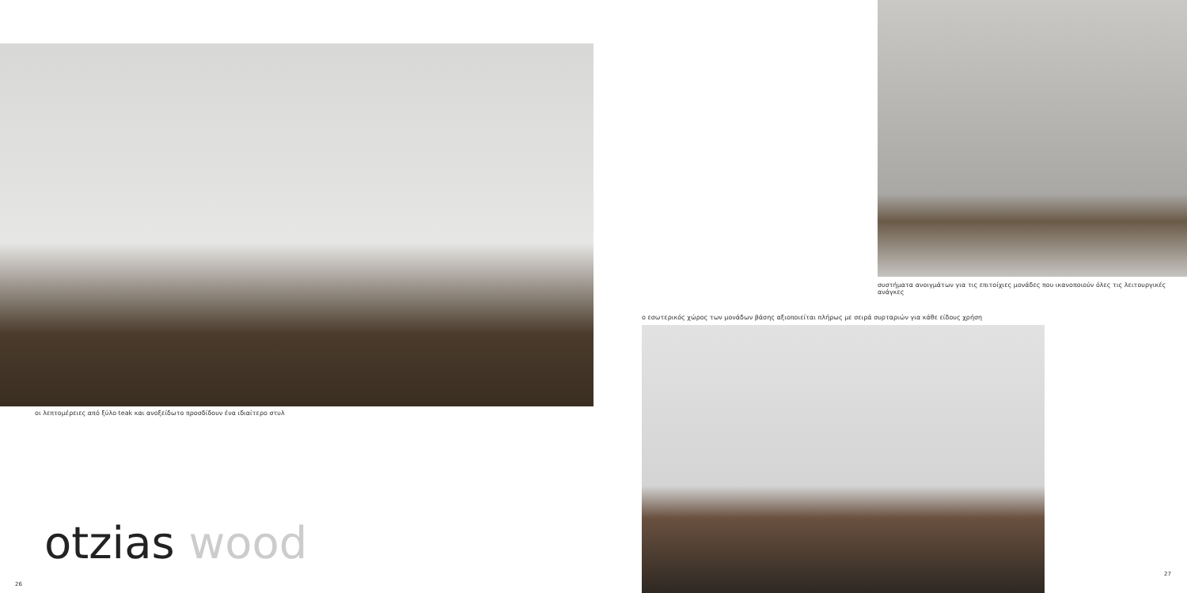οι λεπτομέρειες από ξύλο teak και ανοξείδωτο προσδίδουν ένα ιδιαίτερο στυλ
otzias wood
26
συστήματα ανοιγμάτων για τις επιτοίχιες μονάδες που ικανοποιούν όλες τις λειτουργικές ανάγκες
ο εσωτερικός χώρος των μονάδων βάσης αξιοποιείται πλήρως με σειρά συρταριών για κάθε είδους χρήση
27